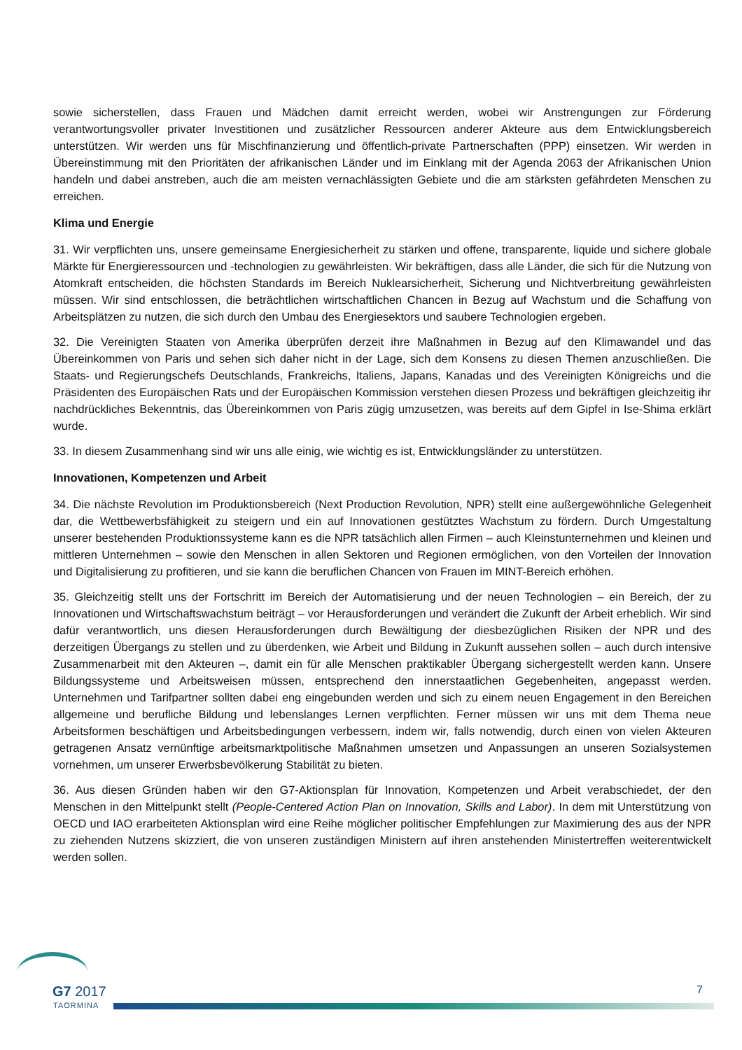sowie sicherstellen, dass Frauen und Mädchen damit erreicht werden, wobei wir Anstrengungen zur Förderung verantwortungsvoller privater Investitionen und zusätzlicher Ressourcen anderer Akteure aus dem Entwicklungsbereich unterstützen. Wir werden uns für Mischfinanzierung und öffentlich-private Partnerschaften (PPP) einsetzen. Wir werden in Übereinstimmung mit den Prioritäten der afrikanischen Länder und im Einklang mit der Agenda 2063 der Afrikanischen Union handeln und dabei anstreben, auch die am meisten vernachlässigten Gebiete und die am stärksten gefährdeten Menschen zu erreichen.
Klima und Energie
31. Wir verpflichten uns, unsere gemeinsame Energiesicherheit zu stärken und offene, transparente, liquide und sichere globale Märkte für Energieressourcen und -technologien zu gewährleisten. Wir bekräftigen, dass alle Länder, die sich für die Nutzung von Atomkraft entscheiden, die höchsten Standards im Bereich Nuklearsicherheit, Sicherung und Nichtverbreitung gewährleisten müssen. Wir sind entschlossen, die beträchtlichen wirtschaftlichen Chancen in Bezug auf Wachstum und die Schaffung von Arbeitsplätzen zu nutzen, die sich durch den Umbau des Energiesektors und saubere Technologien ergeben.
32. Die Vereinigten Staaten von Amerika überprüfen derzeit ihre Maßnahmen in Bezug auf den Klimawandel und das Übereinkommen von Paris und sehen sich daher nicht in der Lage, sich dem Konsens zu diesen Themen anzuschließen. Die Staats- und Regierungschefs Deutschlands, Frankreichs, Italiens, Japans, Kanadas und des Vereinigten Königreichs und die Präsidenten des Europäischen Rats und der Europäischen Kommission verstehen diesen Prozess und bekräftigen gleichzeitig ihr nachdrückliches Bekenntnis, das Übereinkommen von Paris zügig umzusetzen, was bereits auf dem Gipfel in Ise-Shima erklärt wurde.
33. In diesem Zusammenhang sind wir uns alle einig, wie wichtig es ist, Entwicklungsländer zu unterstützen.
Innovationen, Kompetenzen und Arbeit
34. Die nächste Revolution im Produktionsbereich (Next Production Revolution, NPR) stellt eine außergewöhnliche Gelegenheit dar, die Wettbewerbsfähigkeit zu steigern und ein auf Innovationen gestütztes Wachstum zu fördern. Durch Umgestaltung unserer bestehenden Produktionssysteme kann es die NPR tatsächlich allen Firmen – auch Kleinstunternehmen und kleinen und mittleren Unternehmen – sowie den Menschen in allen Sektoren und Regionen ermöglichen, von den Vorteilen der Innovation und Digitalisierung zu profitieren, und sie kann die beruflichen Chancen von Frauen im MINT-Bereich erhöhen.
35. Gleichzeitig stellt uns der Fortschritt im Bereich der Automatisierung und der neuen Technologien – ein Bereich, der zu Innovationen und Wirtschaftswachstum beiträgt – vor Herausforderungen und verändert die Zukunft der Arbeit erheblich. Wir sind dafür verantwortlich, uns diesen Herausforderungen durch Bewältigung der diesbezüglichen Risiken der NPR und des derzeitigen Übergangs zu stellen und zu überdenken, wie Arbeit und Bildung in Zukunft aussehen sollen – auch durch intensive Zusammenarbeit mit den Akteuren –, damit ein für alle Menschen praktikabler Übergang sichergestellt werden kann. Unsere Bildungssysteme und Arbeitsweisen müssen, entsprechend den innerstaatlichen Gegebenheiten, angepasst werden. Unternehmen und Tarifpartner sollten dabei eng eingebunden werden und sich zu einem neuen Engagement in den Bereichen allgemeine und berufliche Bildung und lebenslanges Lernen verpflichten. Ferner müssen wir uns mit dem Thema neue Arbeitsformen beschäftigen und Arbeitsbedingungen verbessern, indem wir, falls notwendig, durch einen von vielen Akteuren getragenen Ansatz vernünftige arbeitsmarktpolitische Maßnahmen umsetzen und Anpassungen an unseren Sozialsystemen vornehmen, um unserer Erwerbsbevölkerung Stabilität zu bieten.
36. Aus diesen Gründen haben wir den G7-Aktionsplan für Innovation, Kompetenzen und Arbeit verabschiedet, der den Menschen in den Mittelpunkt stellt (People-Centered Action Plan on Innovation, Skills and Labor). In dem mit Unterstützung von OECD und IAO erarbeiteten Aktionsplan wird eine Reihe möglicher politischer Empfehlungen zur Maximierung des aus der NPR zu ziehenden Nutzens skizziert, die von unseren zuständigen Ministern auf ihren anstehenden Ministertreffen weiterentwickelt werden sollen.
G7 2017
TAORMINA
7